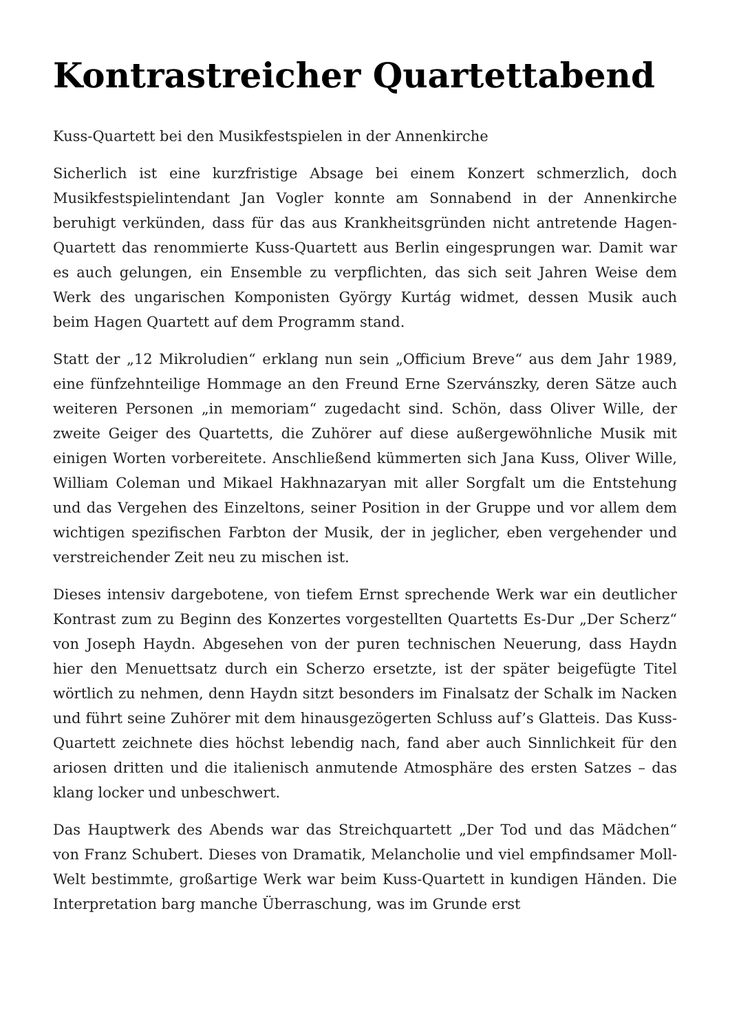Kontrastreicher Quartettabend
Kuss-Quartett bei den Musikfestspielen in der Annenkirche
Sicherlich ist eine kurzfristige Absage bei einem Konzert schmerzlich, doch Musikfestspielintendant Jan Vogler konnte am Sonnabend in der Annenkirche beruhigt verkünden, dass für das aus Krankheitsgründen nicht antretende Hagen-Quartett das renommierte Kuss-Quartett aus Berlin eingesprungen war. Damit war es auch gelungen, ein Ensemble zu verpflichten, das sich seit Jahren Weise dem Werk des ungarischen Komponisten György Kurtág widmet, dessen Musik auch beim Hagen Quartett auf dem Programm stand.
Statt der „12 Mikroludien“ erklang nun sein „Officium Breve“ aus dem Jahr 1989, eine fünfzehnteilige Hommage an den Freund Erne Szervánszky, deren Sätze auch weiteren Personen „in memoriam“ zugedacht sind. Schön, dass Oliver Wille, der zweite Geiger des Quartetts, die Zuhörer auf diese außergewöhnliche Musik mit einigen Worten vorbereitete. Anschließend kümmerten sich Jana Kuss, Oliver Wille, William Coleman und Mikael Hakhnazaryan mit aller Sorgfalt um die Entstehung und das Vergehen des Einzeltons, seiner Position in der Gruppe und vor allem dem wichtigen spezifischen Farbton der Musik, der in jeglicher, eben vergehender und verstreichender Zeit neu zu mischen ist.
Dieses intensiv dargebotene, von tiefem Ernst sprechende Werk war ein deutlicher Kontrast zum zu Beginn des Konzertes vorgestellten Quartetts Es-Dur „Der Scherz“ von Joseph Haydn. Abgesehen von der puren technischen Neuerung, dass Haydn hier den Menuettsatz durch ein Scherzo ersetzte, ist der später beigefügte Titel wörtlich zu nehmen, denn Haydn sitzt besonders im Finalsatz der Schalk im Nacken und führt seine Zuhörer mit dem hinausgezögerten Schluss auf’s Glatteis. Das Kuss-Quartett zeichnete dies höchst lebendig nach, fand aber auch Sinnlichkeit für den ariosen dritten und die italienisch anmutende Atmosphäre des ersten Satzes – das klang locker und unbeschwert.
Das Hauptwerk des Abends war das Streichquartett „Der Tod und das Mädchen“ von Franz Schubert. Dieses von Dramatik, Melancholie und viel empfindsamer Moll-Welt bestimmte, großartige Werk war beim Kuss-Quartett in kundigen Händen. Die Interpretation barg manche Überraschung, was im Grunde erst